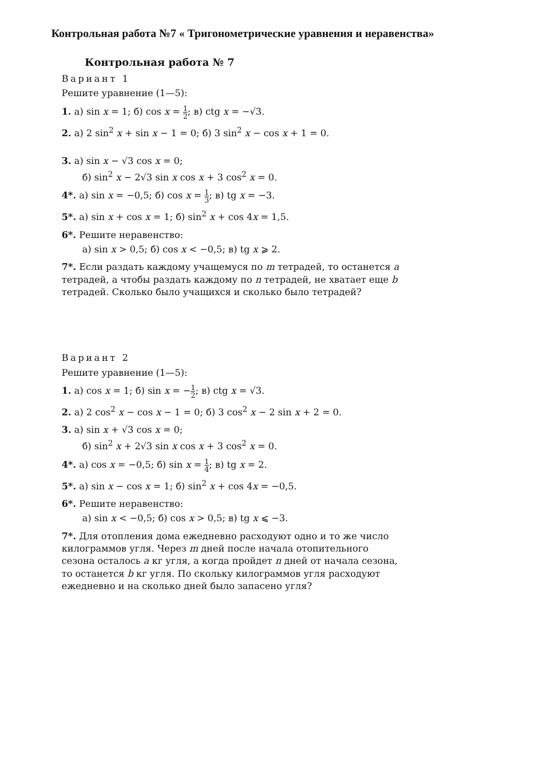Контрольная работа №7 « Тригонометрические уравнения и неравенства»
Контрольная работа № 7
Вариант 1
Решите уравнение (1—5):
1. а) sin x = 1; б) cos x = 1 2; в) ctg x = −√3.
2. а) 2 sin<sup>2</sup> x + sin x − 1 = 0; б) 3 sin<sup>2</sup> x − cos x + 1 = 0.
3. а) sin x − √3 cos x = 0;
б) sin<sup>2</sup> x − 2√3 sin x cos x + 3 cos<sup>2</sup> x = 0.
4*. а) sin x = −0,5; б) cos x = 1 3; в) tg x = −3.
5*. а) sin x + cos x = 1; б) sin<sup>2</sup> x + cos 4x = 1,5.
6*. Решите неравенство:
а) sin x > 0,5; б) cos x < −0,5; в) tg x ⩾ 2.
7*. Если раздать каждому учащемуся по m тетрадей, то останется a тетрадей, а чтобы раздать каждому по n тетрадей, не хватает еще b тетрадей. Сколько было учащихся и сколько было тетрадей?
Вариант 2
Решите уравнение (1—5):
1. а) cos x = 1; б) sin x = −1 2; в) ctg x = √3.
2. а) 2 cos<sup>2</sup> x − cos x − 1 = 0; б) 3 cos<sup>2</sup> x − 2 sin x + 2 = 0.
3. а) sin x + √3 cos x = 0;
б) sin<sup>2</sup> x + 2√3 sin x cos x + 3 cos<sup>2</sup> x = 0.
4*. а) cos x = −0,5; б) sin x = 1 4; в) tg x = 2.
5*. а) sin x − cos x = 1; б) sin<sup>2</sup> x + cos 4x = −0,5.
6*. Решите неравенство:
а) sin x < −0,5; б) cos x > 0,5; в) tg x ⩽ −3.
7*. Для отопления дома ежедневно расходуют одно и то же число килограммов угля. Через m дней после начала отопительного сезона осталось a кг угля, а когда пройдет n дней от начала сезона, то останется b кг угля. По скольку килограммов угля расходуют ежедневно и на сколько дней было запасено угля?